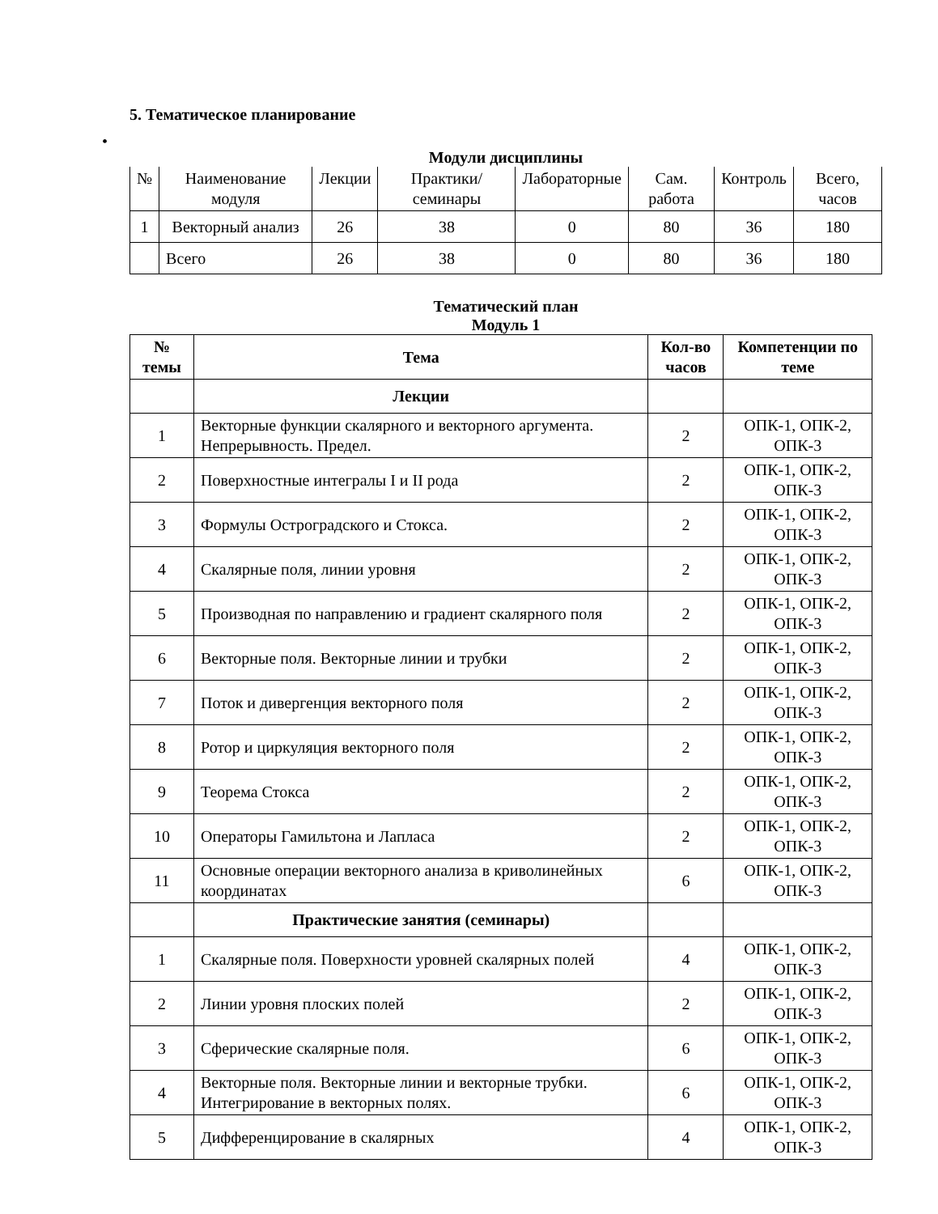5. Тематическое планирование
•
Модули дисциплины
| № | Наименование модуля | Лекции | Практики/ семинары | Лабораторные | Сам. работа | Контроль | Всего, часов |
| --- | --- | --- | --- | --- | --- | --- | --- |
| 1 | Векторный анализ | 26 | 38 | 0 | 80 | 36 | 180 |
| | Всего | 26 | 38 | 0 | 80 | 36 | 180 |
Тематический план
Модуль 1
| № темы | Тема | Кол-во часов | Компетенции по теме |
| --- | --- | --- | --- |
| | Лекции | | |
| 1 | Векторные функции скалярного и векторного аргумента. Непрерывность. Предел. | 2 | ОПК-1, ОПК-2, ОПК-3 |
| 2 | Поверхностные интегралы I и II рода | 2 | ОПК-1, ОПК-2, ОПК-3 |
| 3 | Формулы Остроградского и Стокса. | 2 | ОПК-1, ОПК-2, ОПК-3 |
| 4 | Скалярные поля, линии уровня | 2 | ОПК-1, ОПК-2, ОПК-3 |
| 5 | Производная по направлению и градиент скалярного поля | 2 | ОПК-1, ОПК-2, ОПК-3 |
| 6 | Векторные поля. Векторные линии и трубки | 2 | ОПК-1, ОПК-2, ОПК-3 |
| 7 | Поток и дивергенция векторного поля | 2 | ОПК-1, ОПК-2, ОПК-3 |
| 8 | Ротор и циркуляция векторного поля | 2 | ОПК-1, ОПК-2, ОПК-3 |
| 9 | Теорема Стокса | 2 | ОПК-1, ОПК-2, ОПК-3 |
| 10 | Операторы Гамильтона и Лапласа | 2 | ОПК-1, ОПК-2, ОПК-3 |
| 11 | Основные операции векторного анализа в криволинейных координатах | 6 | ОПК-1, ОПК-2, ОПК-3 |
| | Практические занятия (семинары) | | |
| 1 | Скалярные поля. Поверхности уровней скалярных полей | 4 | ОПК-1, ОПК-2, ОПК-3 |
| 2 | Линии уровня плоских полей | 2 | ОПК-1, ОПК-2, ОПК-3 |
| 3 | Сферические скалярные поля. | 6 | ОПК-1, ОПК-2, ОПК-3 |
| 4 | Векторные поля. Векторные линии и векторные трубки. Интегрирование в векторных полях. | 6 | ОПК-1, ОПК-2, ОПК-3 |
| 5 | Дифференцирование в скалярных | 4 | ОПК-1, ОПК-2, ОПК-3 |